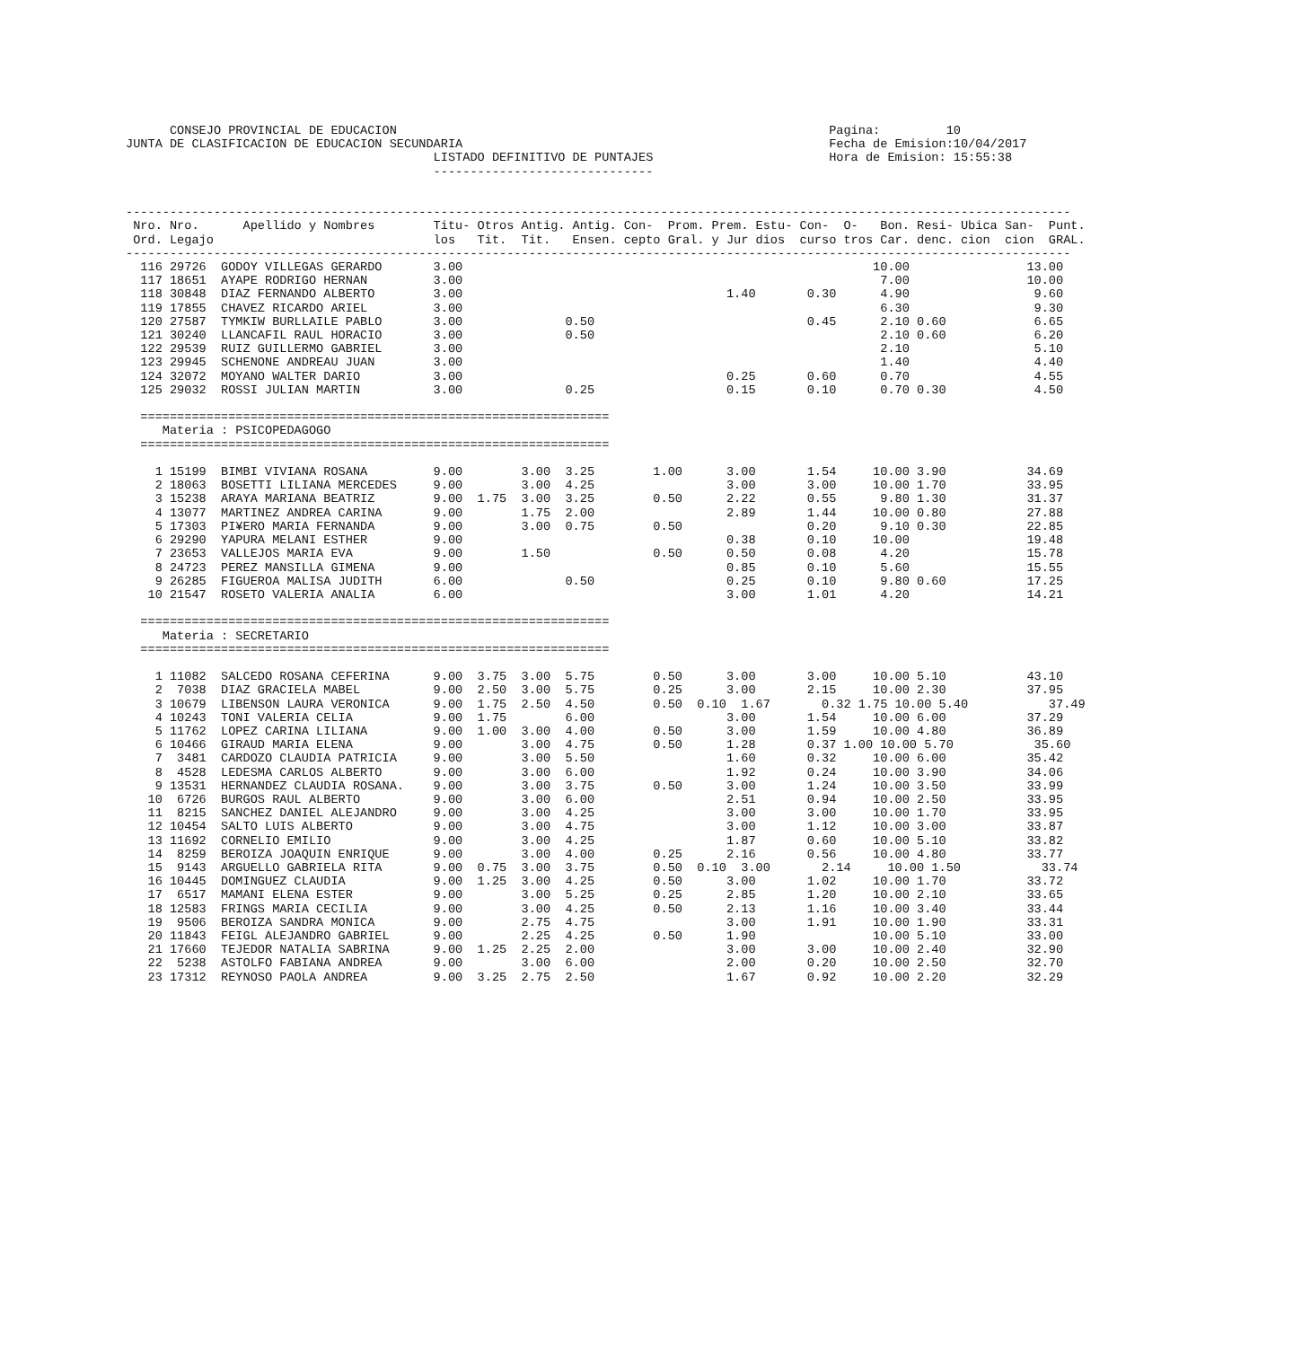CONSEJO PROVINCIAL DE EDUCACION                                                           Pagina:         10
JUNTA DE CLASIFICACION DE EDUCACION SECUNDARIA                                                  Fecha de Emision:10/04/2017
                                          LISTADO DEFINITIVO DE PUNTAJES                        Hora de Emision: 15:55:38
                                          ------------------------------


---------------------------------------------------------------------------------------------------------------------------------
 Nro. Nro.      Apellido y Nombres        Titu- Otros Antig. Antig. Con-  Prom. Prem. Estu- Con-  O-   Bon. Resi- Ubica San-  Punt.
 Ord. Legajo                              los   Tit.  Tit.   Ensen. cepto Gral. y Jur dios  curso tros Car. denc. cion  cion  GRAL.
---------------------------------------------------------------------------------------------------------------------------------
  116 29726  GODOY VILLEGAS GERARDO       3.00                                                        10.00                13.00
  117 18651  AYAPE RODRIGO HERNAN         3.00                                                         7.00                10.00
  118 30848  DIAZ FERNANDO ALBERTO        3.00                                    1.40       0.30      4.90                 9.60
  119 17855  CHAVEZ RICARDO ARIEL         3.00                                                         6.30                 9.30
  120 27587  TYMKIW BURLLAILE PABLO       3.00              0.50                             0.45      2.10 0.60            6.65
  121 30240  LLANCAFIL RAUL HORACIO       3.00              0.50                                       2.10 0.60            6.20
  122 29539  RUIZ GUILLERMO GABRIEL       3.00                                                         2.10                 5.10
  123 29945  SCHENONE ANDREAU JUAN        3.00                                                         1.40                 4.40
  124 32072  MOYANO WALTER DARIO          3.00                                    0.25       0.60      0.70                 4.55
  125 29032  ROSSI JULIAN MARTIN          3.00              0.25                  0.15       0.10      0.70 0.30            4.50

  ================================================================
     Materia : PSICOPEDAGOGO
  ================================================================

    1 15199  BIMBI VIVIANA ROSANA         9.00        3.00  3.25        1.00      3.00       1.54     10.00 3.90           34.69
    2 18063  BOSETTI LILIANA MERCEDES     9.00        3.00  4.25                  3.00       3.00     10.00 1.70           33.95
    3 15238  ARAYA MARIANA BEATRIZ        9.00  1.75  3.00  3.25        0.50      2.22       0.55      9.80 1.30           31.37
    4 13077  MARTINEZ ANDREA CARINA       9.00        1.75  2.00                  2.89       1.44     10.00 0.80           27.88
    5 17303  PI¥ERO MARIA FERNANDA        9.00        3.00  0.75        0.50                 0.20      9.10 0.30           22.85
    6 29290  YAPURA MELANI ESTHER         9.00                                    0.38       0.10     10.00                19.48
    7 23653  VALLEJOS MARIA EVA           9.00        1.50              0.50      0.50       0.08      4.20                15.78
    8 24723  PEREZ MANSILLA GIMENA        9.00                                    0.85       0.10      5.60                15.55
    9 26285  FIGUEROA MALISA JUDITH       6.00              0.50                  0.25       0.10      9.80 0.60           17.25
   10 21547  ROSETO VALERIA ANALIA        6.00                                    3.00       1.01      4.20                14.21

  ================================================================
     Materia : SECRETARIO
  ================================================================

    1 11082  SALCEDO ROSANA CEFERINA      9.00  3.75  3.00  5.75        0.50      3.00       3.00     10.00 5.10           43.10
    2  7038  DIAZ GRACIELA MABEL          9.00  2.50  3.00  5.75        0.25      3.00       2.15     10.00 2.30           37.95
    3 10679  LIBENSON LAURA VERONICA      9.00  1.75  2.50  4.50        0.50  0.10  1.67       0.32 1.75 10.00 5.40           37.49
    4 10243  TONI VALERIA CELIA           9.00  1.75        6.00                  3.00       1.54     10.00 6.00           37.29
    5 11762  LOPEZ CARINA LILIANA         9.00  1.00  3.00  4.00        0.50      3.00       1.59     10.00 4.80           36.89
    6 10466  GIRAUD MARIA ELENA           9.00        3.00  4.75        0.50      1.28       0.37 1.00 10.00 5.70           35.60
    7  3481  CARDOZO CLAUDIA PATRICIA     9.00        3.00  5.50                  1.60       0.32     10.00 6.00           35.42
    8  4528  LEDESMA CARLOS ALBERTO       9.00        3.00  6.00                  1.92       0.24     10.00 3.90           34.06
    9 13531  HERNANDEZ CLAUDIA ROSANA.    9.00        3.00  3.75        0.50      3.00       1.24     10.00 3.50           33.99
   10  6726  BURGOS RAUL ALBERTO          9.00        3.00  6.00                  2.51       0.94     10.00 2.50           33.95
   11  8215  SANCHEZ DANIEL ALEJANDRO     9.00        3.00  4.25                  3.00       3.00     10.00 1.70           33.95
   12 10454  SALTO LUIS ALBERTO           9.00        3.00  4.75                  3.00       1.12     10.00 3.00           33.87
   13 11692  CORNELIO EMILIO              9.00        3.00  4.25                  1.87       0.60     10.00 5.10           33.82
   14  8259  BEROIZA JOAQUIN ENRIQUE      9.00        3.00  4.00        0.25      2.16       0.56     10.00 4.80           33.77
   15  9143  ARGUELLO GABRIELA RITA       9.00  0.75  3.00  3.75        0.50  0.10  3.00       2.14     10.00 1.50           33.74
   16 10445  DOMINGUEZ CLAUDIA            9.00  1.25  3.00  4.25        0.50      3.00       1.02     10.00 1.70           33.72
   17  6517  MAMANI ELENA ESTER           9.00        3.00  5.25        0.25      2.85       1.20     10.00 2.10           33.65
   18 12583  FRINGS MARIA CECILIA         9.00        3.00  4.25        0.50      2.13       1.16     10.00 3.40           33.44
   19  9506  BEROIZA SANDRA MONICA        9.00        2.75  4.75                  3.00       1.91     10.00 1.90           33.31
   20 11843  FEIGL ALEJANDRO GABRIEL      9.00        2.25  4.25        0.50      1.90                10.00 5.10           33.00
   21 17660  TEJEDOR NATALIA SABRINA      9.00  1.25  2.25  2.00                  3.00       3.00     10.00 2.40           32.90
   22  5238  ASTOLFO FABIANA ANDREA       9.00        3.00  6.00                  2.00       0.20     10.00 2.50           32.70
   23 17312  REYNOSO PAOLA ANDREA         9.00  3.25  2.75  2.50                  1.67       0.92     10.00 2.20           32.29